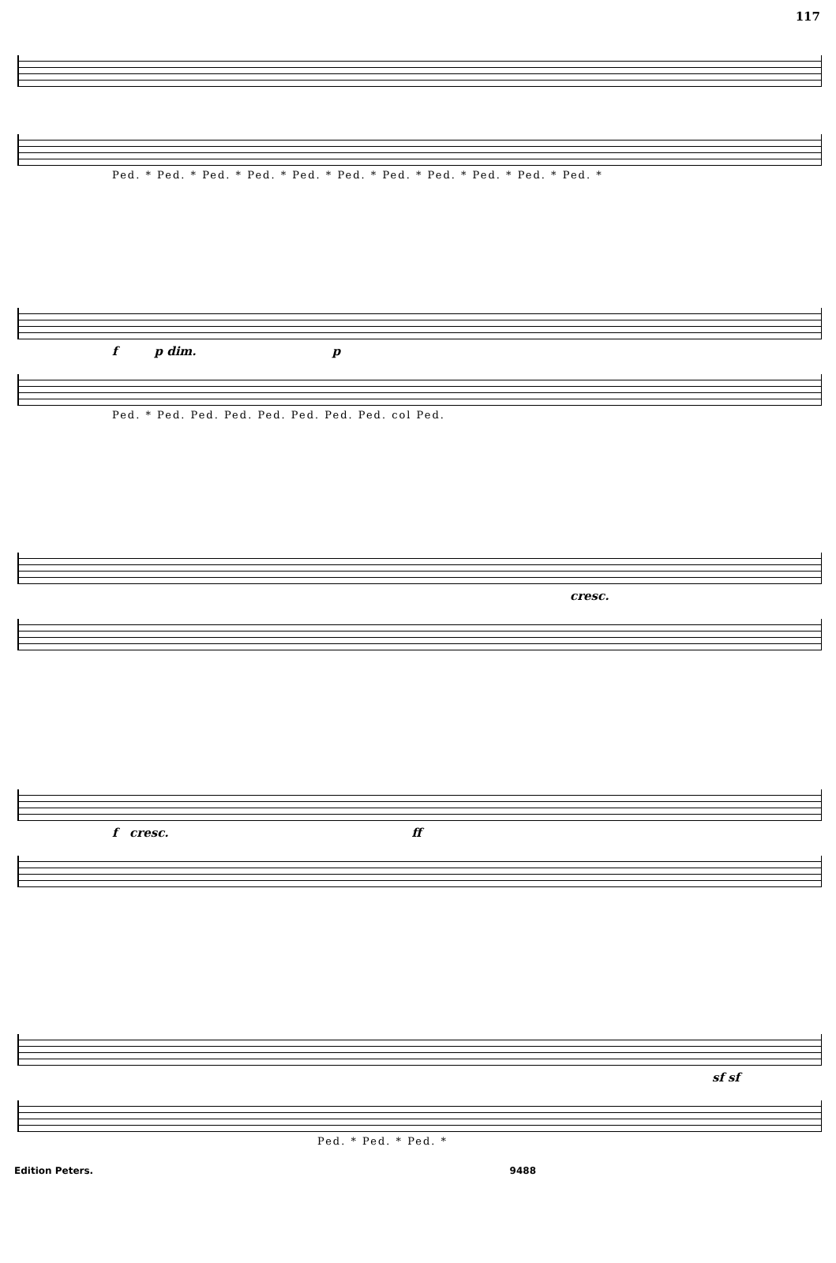117
Ped. * Ped. * Ped. * Ped. * Ped. * Ped. * Ped. * Ped. * Ped. * Ped. * Ped. *
f p dim. p
Ped. * Ped. Ped. Ped. Ped. Ped. Ped. Ped. col Ped.
cresc.
f cresc. ff
sf sf
Ped. * Ped. * Ped. *
Edition Peters. 9488